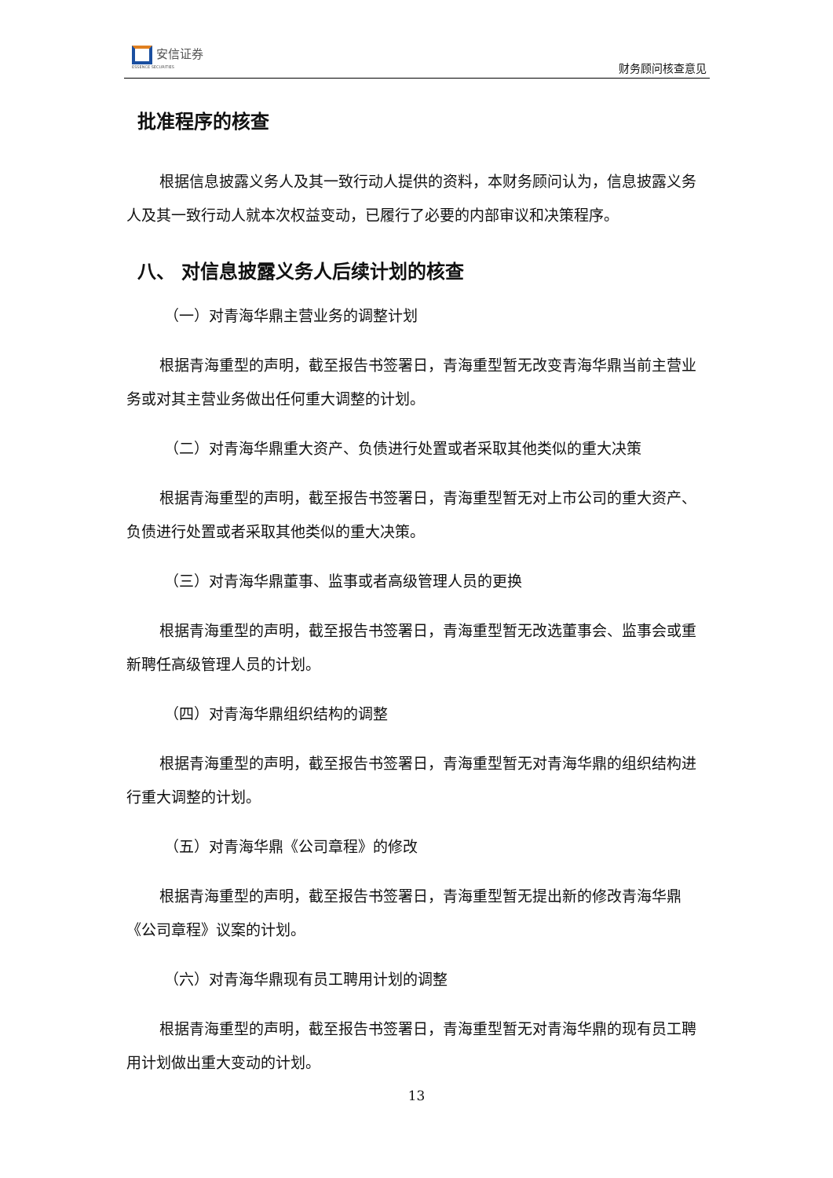安信证券
ESSENCE SECURITIES
财务顾问核查意见
批准程序的核查
根据信息披露义务人及其一致行动人提供的资料，本财务顾问认为，信息披露义务人及其一致行动人就本次权益变动，已履行了必要的内部审议和决策程序。
八、 对信息披露义务人后续计划的核查
（一）对青海华鼎主营业务的调整计划
根据青海重型的声明，截至报告书签署日，青海重型暂无改变青海华鼎当前主营业务或对其主营业务做出任何重大调整的计划。
（二）对青海华鼎重大资产、负债进行处置或者采取其他类似的重大决策
根据青海重型的声明，截至报告书签署日，青海重型暂无对上市公司的重大资产、负债进行处置或者采取其他类似的重大决策。
（三）对青海华鼎董事、监事或者高级管理人员的更换
根据青海重型的声明，截至报告书签署日，青海重型暂无改选董事会、监事会或重新聘任高级管理人员的计划。
（四）对青海华鼎组织结构的调整
根据青海重型的声明，截至报告书签署日，青海重型暂无对青海华鼎的组织结构进行重大调整的计划。
（五）对青海华鼎《公司章程》的修改
根据青海重型的声明，截至报告书签署日，青海重型暂无提出新的修改青海华鼎《公司章程》议案的计划。
（六）对青海华鼎现有员工聘用计划的调整
根据青海重型的声明，截至报告书签署日，青海重型暂无对青海华鼎的现有员工聘用计划做出重大变动的计划。
13